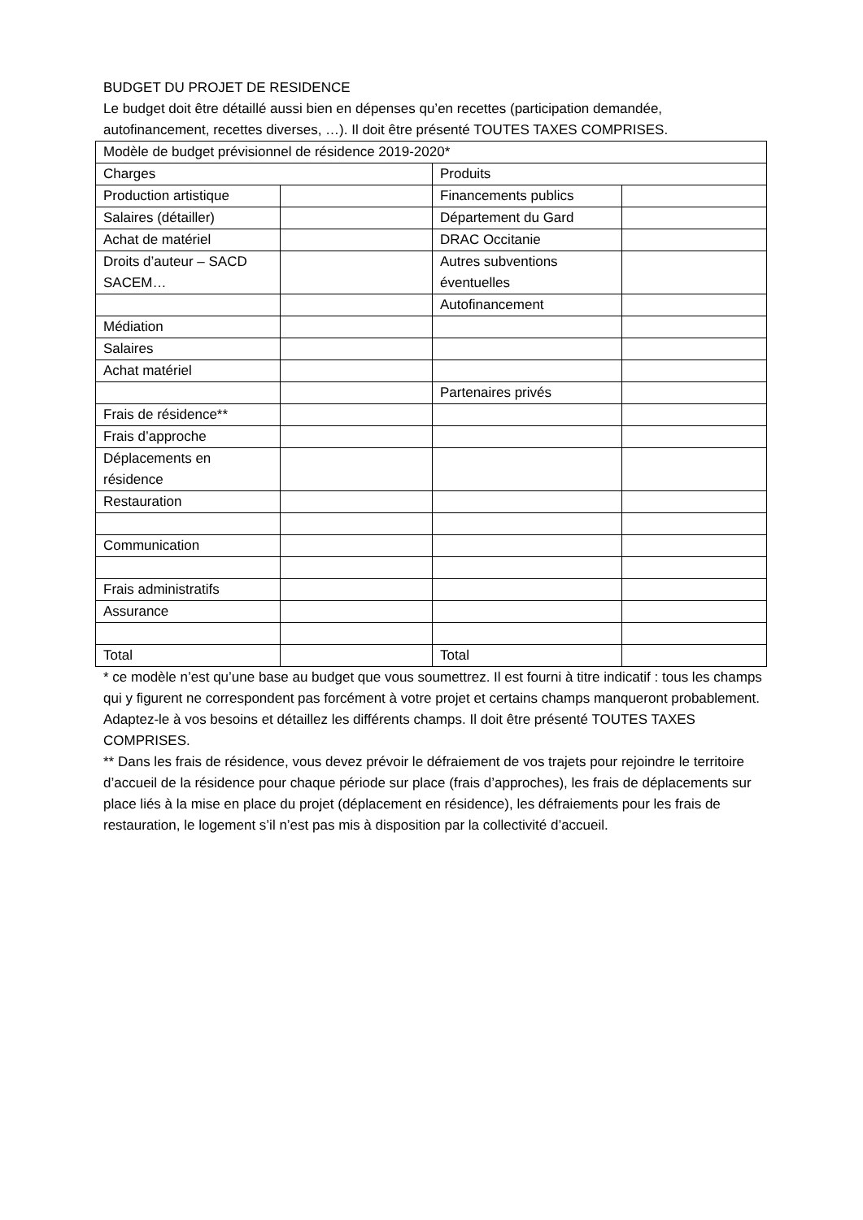BUDGET DU PROJET DE RESIDENCE
Le budget doit être détaillé aussi bien en dépenses qu’en recettes (participation demandée, autofinancement, recettes diverses, …). Il doit être présenté TOUTES TAXES COMPRISES.
| Modèle de budget prévisionnel de résidence 2019-2020* | | | |
| Charges | | Produits | |
| Production artistique | | Financements publics | |
| Salaires (détailler) | | Département du Gard | |
| Achat de matériel | | DRAC Occitanie | |
| Droits d’auteur – SACD SACEM… | | Autres subventions éventuelles | |
| | | Autofinancement | |
| Médiation | | | |
| Salaires | | | |
| Achat matériel | | | |
| | | Partenaires privés | |
| Frais de résidence** | | | |
| Frais d’approche | | | |
| Déplacements en résidence | | | |
| Restauration | | | |
| Communication | | | |
| Frais administratifs | | | |
| Assurance | | | |
| Total | | Total | |
* ce modèle n’est qu’une base au budget que vous soumettrez. Il est fourni à titre indicatif : tous les champs qui y figurent ne correspondent pas forcément à votre projet et certains champs manqueront probablement. Adaptez-le à vos besoins et détaillez les différents champs. Il doit être présenté TOUTES TAXES COMPRISES.
** Dans les frais de résidence, vous devez prévoir le défraiement de vos trajets pour rejoindre le territoire d’accueil de la résidence pour chaque période sur place (frais d’approches), les frais de déplacements sur place liés à la mise en place du projet (déplacement en résidence), les défraiements pour les frais de restauration, le logement s’il n’est pas mis à disposition par la collectivité d’accueil.